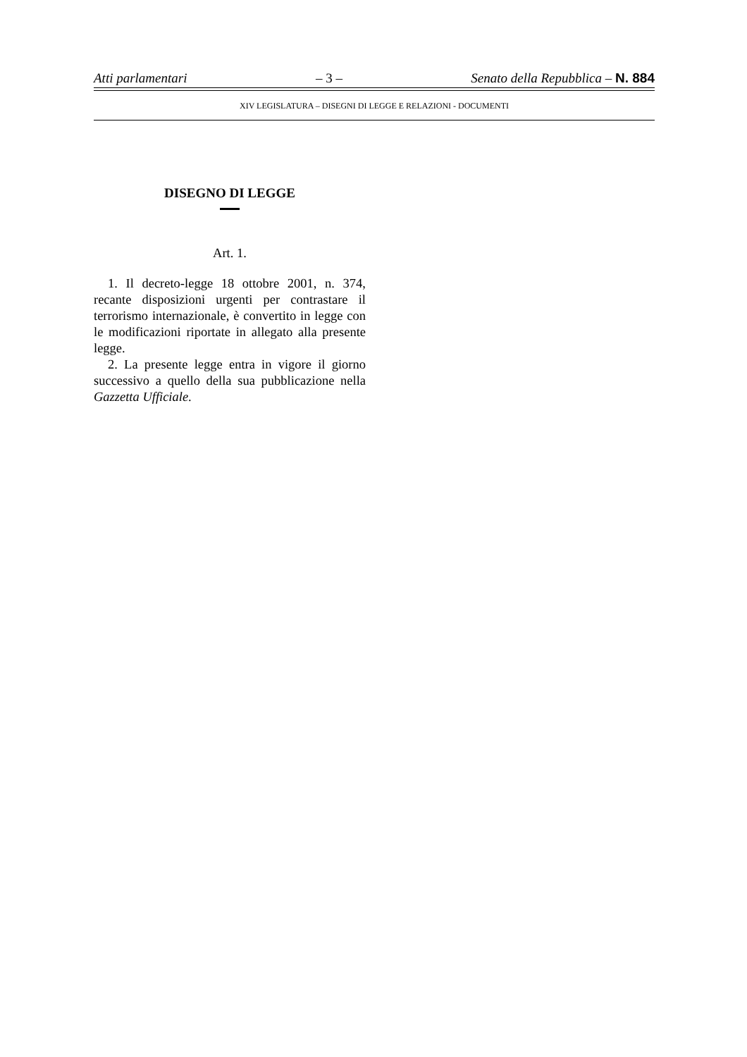Atti parlamentari – 3 – Senato della Repubblica – N. 884
XIV LEGISLATURA – DISEGNI DI LEGGE E RELAZIONI - DOCUMENTI
DISEGNO DI LEGGE
Art. 1.
1. Il decreto-legge 18 ottobre 2001, n. 374, recante disposizioni urgenti per contrastare il terrorismo internazionale, è convertito in legge con le modificazioni riportate in allegato alla presente legge.
2. La presente legge entra in vigore il giorno successivo a quello della sua pubblicazione nella Gazzetta Ufficiale.